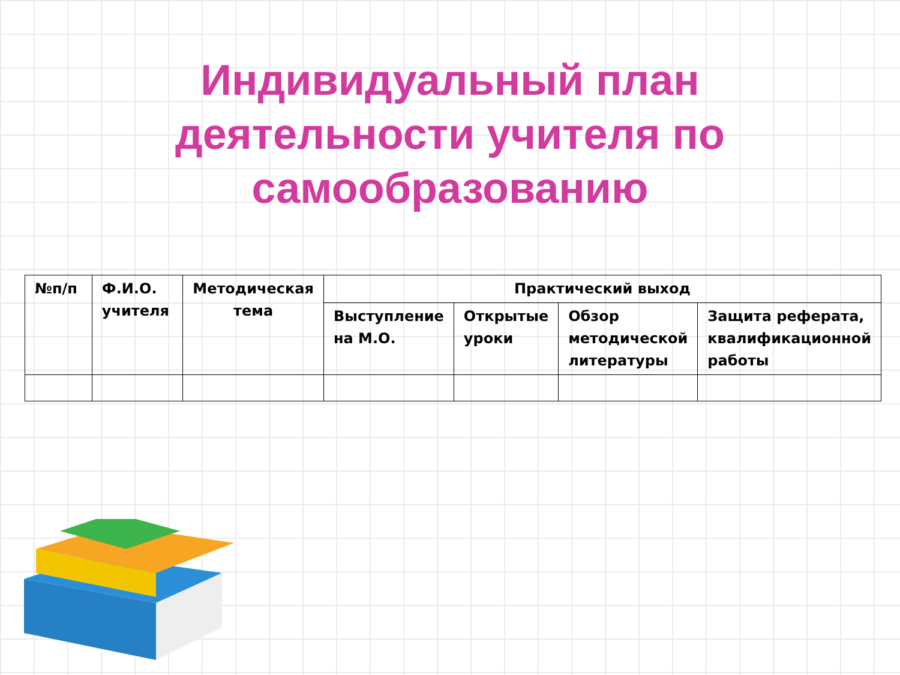Индивидуальный план
деятельности учителя по
самообразованию
| №п/п | Ф.И.О. учителя | Методическая тема | Практический выход | | | |
| --- | --- | --- | --- | --- | --- | --- |
| | | | Выступление на М.О. | Открытые уроки | Обзор методической литературы | Защита реферата, квалификационной работы |